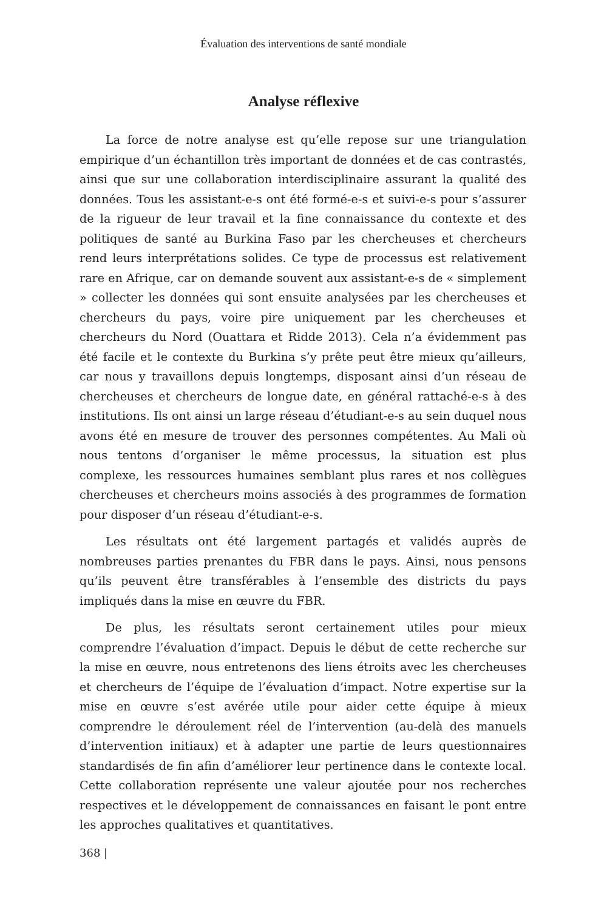Évaluation des interventions de santé mondiale
Analyse réflexive
La force de notre analyse est qu’elle repose sur une triangulation empirique d’un échantillon très important de données et de cas contrastés, ainsi que sur une collaboration interdisciplinaire assurant la qualité des données. Tous les assistant-e-s ont été formé-e-s et suivi-e-s pour s’assurer de la rigueur de leur travail et la fine connaissance du contexte et des politiques de santé au Burkina Faso par les chercheuses et chercheurs rend leurs interprétations solides. Ce type de processus est relativement rare en Afrique, car on demande souvent aux assistant-e-s de « simplement » collecter les données qui sont ensuite analysées par les chercheuses et chercheurs du pays, voire pire uniquement par les chercheuses et chercheurs du Nord (Ouattara et Ridde 2013). Cela n’a évidemment pas été facile et le contexte du Burkina s’y prête peut être mieux qu’ailleurs, car nous y travaillons depuis longtemps, disposant ainsi d’un réseau de chercheuses et chercheurs de longue date, en général rattaché-e-s à des institutions. Ils ont ainsi un large réseau d’étudiant-e-s au sein duquel nous avons été en mesure de trouver des personnes compétentes. Au Mali où nous tentons d’organiser le même processus, la situation est plus complexe, les ressources humaines semblant plus rares et nos collègues chercheuses et chercheurs moins associés à des programmes de formation pour disposer d’un réseau d’étudiant-e-s.
Les résultats ont été largement partagés et validés auprès de nombreuses parties prenantes du FBR dans le pays. Ainsi, nous pensons qu’ils peuvent être transférables à l’ensemble des districts du pays impliqués dans la mise en œuvre du FBR.
De plus, les résultats seront certainement utiles pour mieux comprendre l’évaluation d’impact. Depuis le début de cette recherche sur la mise en œuvre, nous entretenons des liens étroits avec les chercheuses et chercheurs de l’équipe de l’évaluation d’impact. Notre expertise sur la mise en œuvre s’est avérée utile pour aider cette équipe à mieux comprendre le déroulement réel de l’intervention (au-delà des manuels d’intervention initiaux) et à adapter une partie de leurs questionnaires standardisés de fin afin d’améliorer leur pertinence dans le contexte local. Cette collaboration représente une valeur ajoutée pour nos recherches respectives et le développement de connaissances en faisant le pont entre les approches qualitatives et quantitatives.
368 |